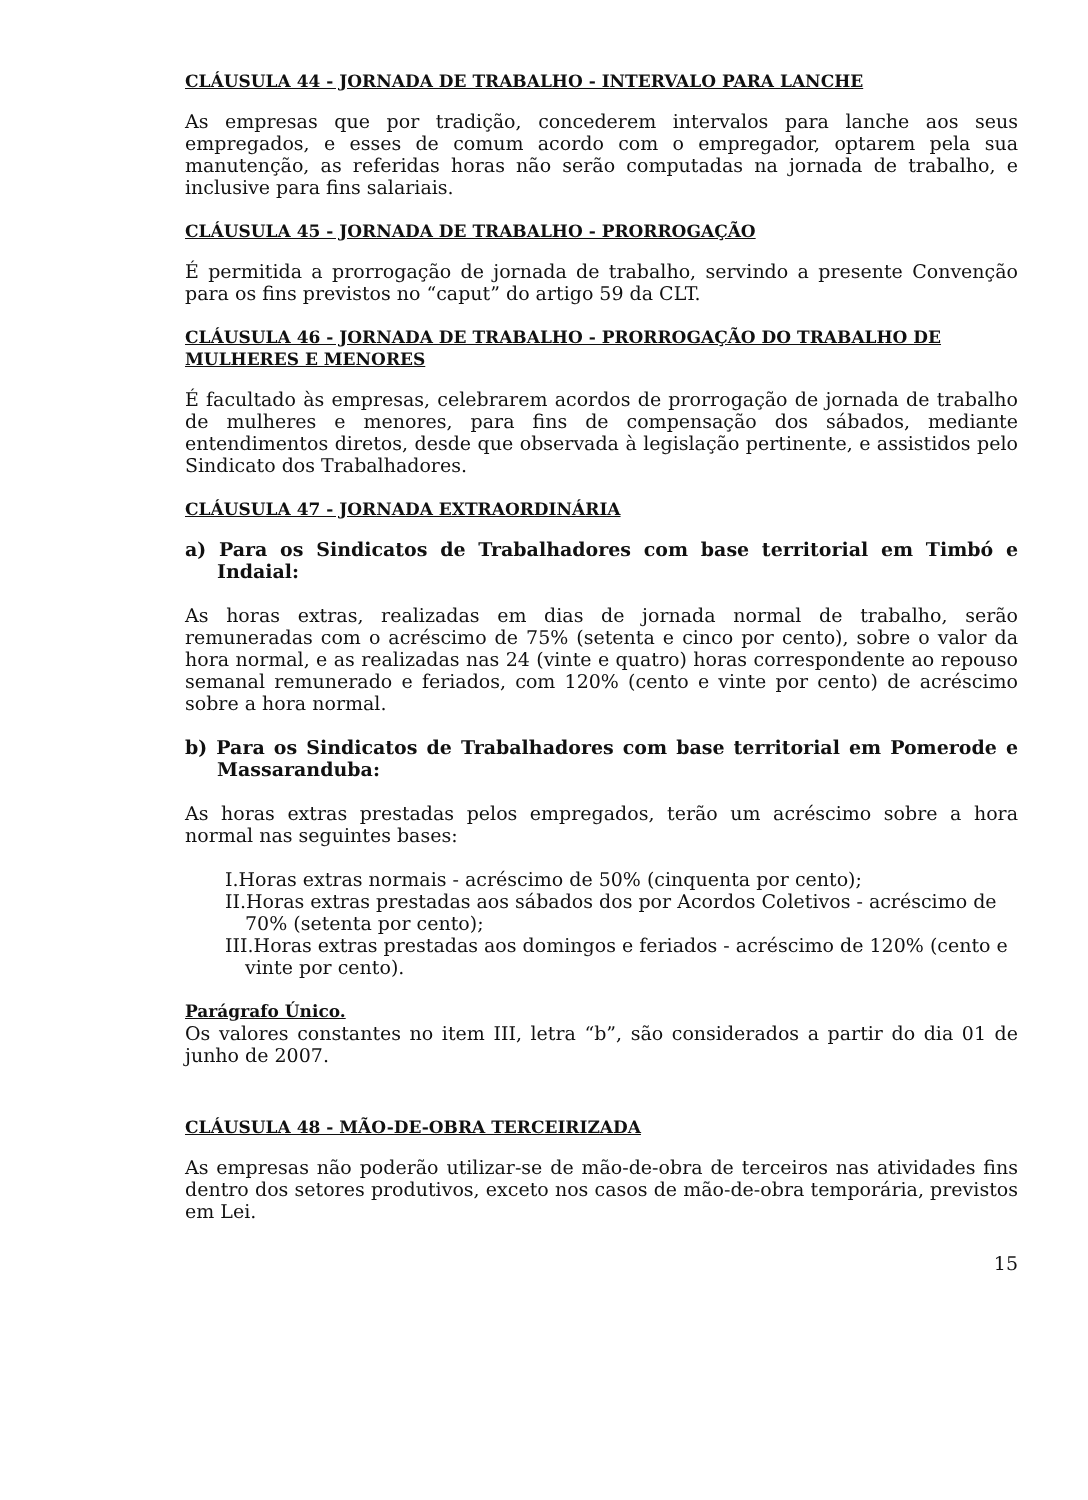CLÁUSULA 44 - JORNADA DE TRABALHO - INTERVALO PARA LANCHE
As empresas que por tradição, concederem intervalos para lanche aos seus empregados, e esses de comum acordo com o empregador, optarem pela sua manutenção, as referidas horas não serão computadas na jornada de trabalho, e inclusive para fins salariais.
CLÁUSULA 45 - JORNADA DE TRABALHO - PRORROGAÇÃO
É permitida a prorrogação de jornada de trabalho, servindo a presente Convenção para os fins previstos no “caput” do artigo 59 da CLT.
CLÁUSULA 46 - JORNADA DE TRABALHO - PRORROGAÇÃO DO TRABALHO DE MULHERES E MENORES
É facultado às empresas, celebrarem acordos de prorrogação de jornada de trabalho de mulheres e menores, para fins de compensação dos sábados, mediante entendimentos diretos, desde que observada à legislação pertinente, e assistidos pelo Sindicato dos Trabalhadores.
CLÁUSULA 47 - JORNADA EXTRAORDINÁRIA
a) Para os Sindicatos de Trabalhadores com base territorial em Timbó e Indaial:
As horas extras, realizadas em dias de jornada normal de trabalho, serão remuneradas com o acréscimo de 75% (setenta e cinco por cento), sobre o valor da hora normal, e as realizadas nas 24 (vinte e quatro) horas correspondente ao repouso semanal remunerado e feriados, com 120% (cento e vinte por cento) de acréscimo sobre a hora normal.
b) Para os Sindicatos de Trabalhadores com base territorial em Pomerode e Massaranduba:
As horas extras prestadas pelos empregados, terão um acréscimo sobre a hora normal nas seguintes bases:
I.Horas extras normais - acréscimo de 50% (cinquenta por cento);
II.Horas extras prestadas aos sábados dos por Acordos Coletivos - acréscimo de 70% (setenta por cento);
III.Horas extras prestadas aos domingos e feriados - acréscimo de 120% (cento e vinte por cento).
Parágrafo Único.
Os valores constantes no item III, letra “b”, são considerados a partir do dia 01 de junho de 2007.
CLÁUSULA 48 - MÃO-DE-OBRA TERCEIRIZADA
As empresas não poderão utilizar-se de mão-de-obra de terceiros nas atividades fins dentro dos setores produtivos, exceto nos casos de mão-de-obra temporária, previstos em Lei.
15